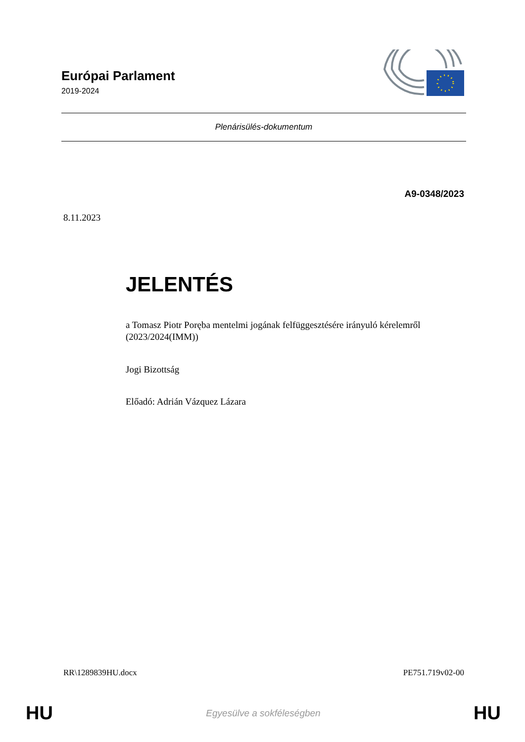Európai Parlament
2019-2024
Plenárisülés-dokumentum
A9-0348/2023
8.11.2023
JELENTÉS
a Tomasz Piotr Poręba mentelmi jogának felfüggesztésére irányuló kérelemről
(2023/2024(IMM))
Jogi Bizottság
Előadó: Adrián Vázquez Lázara
RR\1289839HU.docx PE751.719v02-00
HU Egyesülve a sokféleségben HU